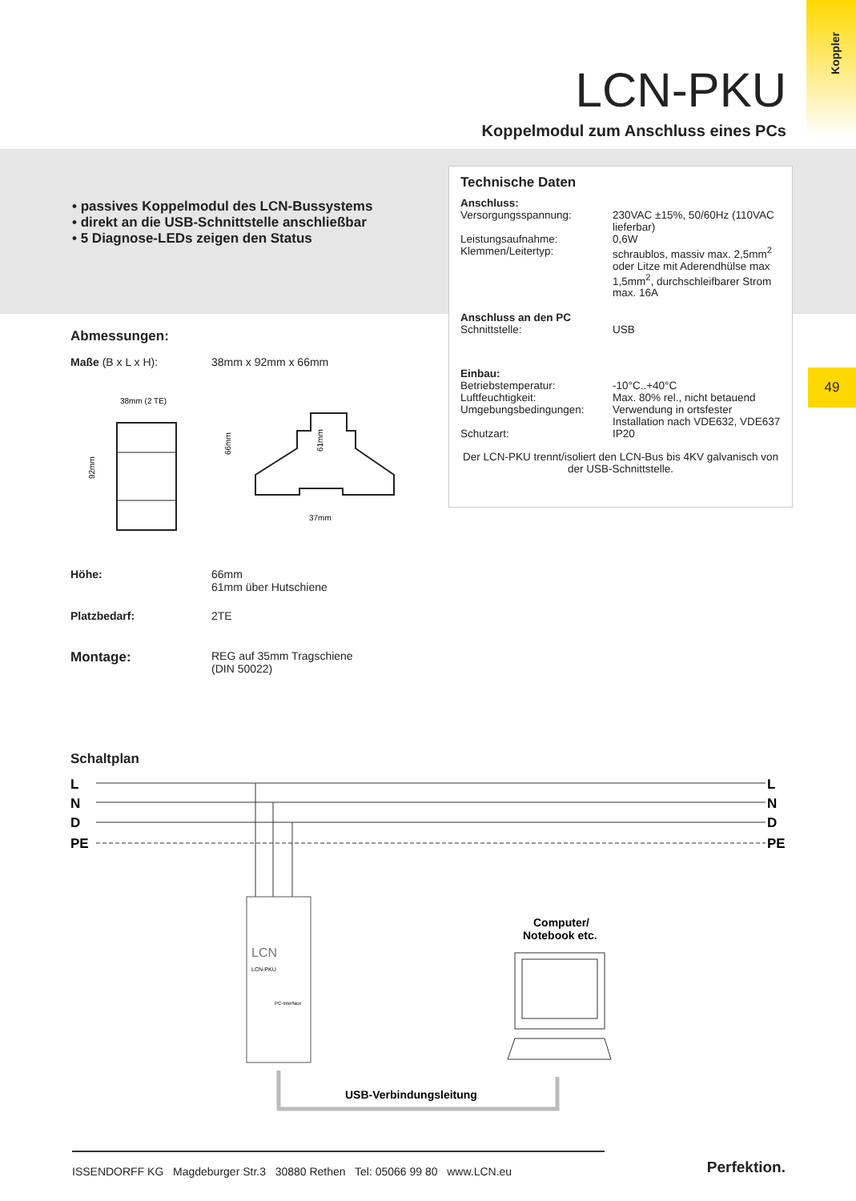Koppler
LCN-PKU
Koppelmodul zum Anschluss eines PCs
• passives Koppelmodul des LCN-Bussystems
• direkt an die USB-Schnittstelle anschließbar
• 5 Diagnose-LEDs zeigen den Status
Technische Daten
| Anschluss: | |
| Versorgungsspannung: | 230VAC ±15%, 50/60Hz (110VAC lieferbar) |
| Leistungsaufnahme: | 0,6W |
| Klemmen/Leitertyp: | schraublos, massiv max. 2,5mm<sup>2</sup> oder Litze mit Aderendhülse max 1,5mm<sup>2</sup>, durchschleifbarer Strom max. 16A |
| Anschluss an den PC | |
| Schnittstelle: | USB |
| Einbau: | |
| Betriebstemperatur: | -10°C..+40°C |
| Luftfeuchtigkeit: | Max. 80% rel., nicht betauend |
| Umgebungsbedingungen: | Verwendung in ortsfester Installation nach VDE632, VDE637 |
| Schutzart: | IP20 |
Der LCN-PKU trennt/isoliert den LCN-Bus bis 4KV galvanisch von der USB-Schnittstelle.
49
Abmessungen:
| Maße (B x L x H): | 38mm x 92mm x 66mm |
| 38mm (2 TE) 92mm 66mm 61mm 37mm | |
| Höhe: | 66mm 61mm über Hutschiene |
| Platzbedarf: | 2TE |
| Montage: | REG auf 35mm Tragschiene (DIN 50022) |
Schaltplan
L
N
D
PE
L
N
D
PE
LCN
LCN-PKU
PC-Interface
Computer/
Notebook etc.
USB-Verbindungsleitung
ISSENDORFF KG Magdeburger Str.3 30880 Rethen Tel: 05066 99 80 www.LCN.eu
Perfektion.